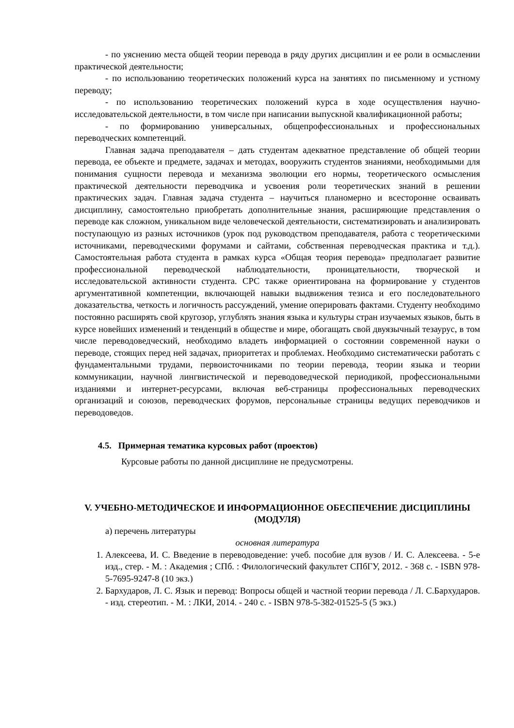- по уяснению места общей теории перевода в ряду других дисциплин и ее роли в осмыслении практической деятельности;
- по использованию теоретических положений курса на занятиях по письменному и устному переводу;
- по использованию теоретических положений курса в ходе осуществления научно-исследовательской деятельности, в том числе при написании выпускной квалификационной работы;
- по формированию универсальных, общепрофессиональных и профессиональных переводческих компетенций.
Главная задача преподавателя – дать студентам адекватное представление об общей теории перевода, ее объекте и предмете, задачах и методах, вооружить студентов знаниями, необходимыми для понимания сущности перевода и механизма эволюции его нормы, теоретического осмысления практической деятельности переводчика и усвоения роли теоретических знаний в решении практических задач. Главная задача студента – научиться планомерно и всесторонне осваивать дисциплину, самостоятельно приобретать дополнительные знания, расширяющие представления о переводе как сложном, уникальном виде человеческой деятельности, систематизировать и анализировать поступающую из разных источников (урок под руководством преподавателя, работа с теоретическими источниками, переводческими форумами и сайтами, собственная переводческая практика и т.д.). Самостоятельная работа студента в рамках курса «Общая теория перевода» предполагает развитие профессиональной переводческой наблюдательности, проницательности, творческой и исследовательской активности студента. СРС также ориентирована на формирование у студентов аргументативной компетенции, включающей навыки выдвижения тезиса и его последовательного доказательства, четкость и логичность рассуждений, умение оперировать фактами. Студенту необходимо постоянно расширять свой кругозор, углублять знания языка и культуры стран изучаемых языков, быть в курсе новейших изменений и тенденций в обществе и мире, обогащать свой двуязычный тезаурус, в том числе переводоведческий, необходимо владеть информацией о состоянии современной науки о переводе, стоящих перед ней задачах, приоритетах и проблемах. Необходимо систематически работать с фундаментальными трудами, первоисточниками по теории перевода, теории языка и теории коммуникации, научной лингвистической и переводоведческой периодикой, профессиональными изданиями и интернет-ресурсами, включая веб-страницы профессиональных переводческих организаций и союзов, переводческих форумов, персональные страницы ведущих переводчиков и переводоведов.
4.5. Примерная тематика курсовых работ (проектов)
Курсовые работы по данной дисциплине не предусмотрены.
V. УЧЕБНО-МЕТОДИЧЕСКОЕ И ИНФОРМАЦИОННОЕ ОБЕСПЕЧЕНИЕ ДИСЦИПЛИНЫ (МОДУЛЯ)
а) перечень литературы
основная литература
1. Алексеева, И. С. Введение в переводоведение: учеб. пособие для вузов / И. С. Алексеева. - 5-е изд., стер. - М. : Академия ; СПб. : Филологический факультет СПбГУ, 2012. - 368 с. - ISBN 978-5-7695-9247-8 (10 экз.)
2. Бархударов, Л. С. Язык и перевод: Вопросы общей и частной теории перевода / Л. С.Бархударов. - изд. стереотип. - М. : ЛКИ, 2014. - 240 с. - ISBN 978-5-382-01525-5 (5 экз.)